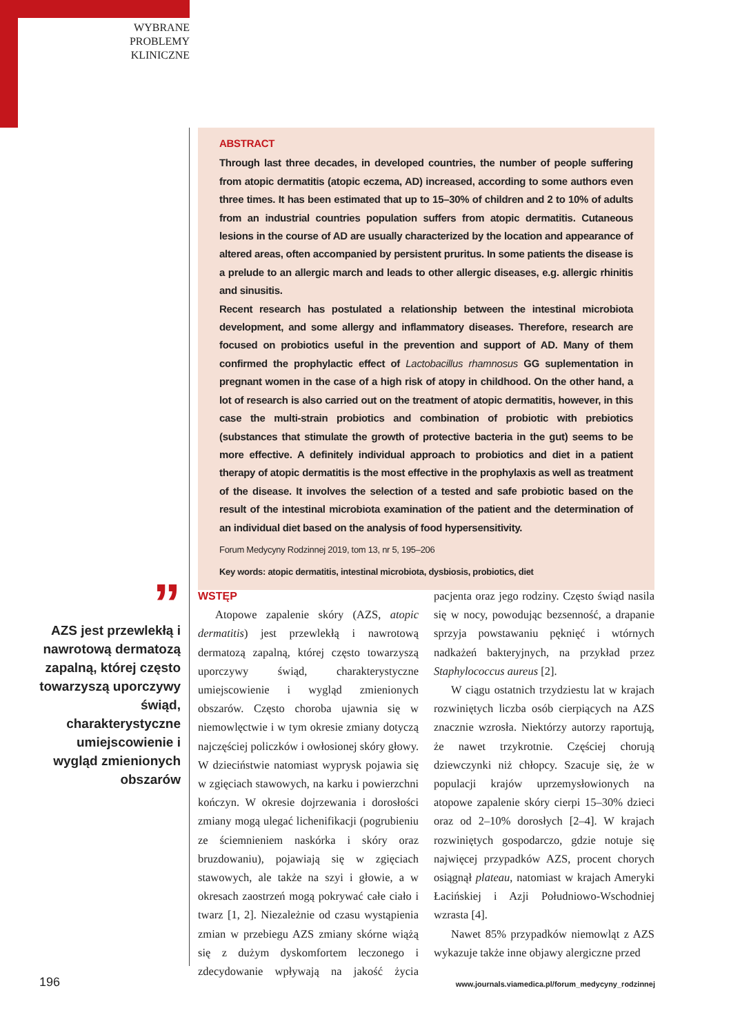WYBRANE PROBLEMY KLINICZNE
ABSTRACT
Through last three decades, in developed countries, the number of people suffering from atopic dermatitis (atopic eczema, AD) increased, according to some authors even three times. It has been estimated that up to 15–30% of children and 2 to 10% of adults from an industrial countries population suffers from atopic dermatitis. Cutaneous lesions in the course of AD are usually characterized by the location and appearance of altered areas, often accompanied by persistent pruritus. In some patients the disease is a prelude to an allergic march and leads to other allergic diseases, e.g. allergic rhinitis and sinusitis.
Recent research has postulated a relationship between the intestinal microbiota development, and some allergy and inflammatory diseases. Therefore, research are focused on probiotics useful in the prevention and support of AD. Many of them confirmed the prophylactic effect of Lactobacillus rhamnosus GG suplementation in pregnant women in the case of a high risk of atopy in childhood. On the other hand, a lot of research is also carried out on the treatment of atopic dermatitis, however, in this case the multi-strain probiotics and combination of probiotic with prebiotics (substances that stimulate the growth of protective bacteria in the gut) seems to be more effective. A definitely individual approach to probiotics and diet in a patient therapy of atopic dermatitis is the most effective in the prophylaxis as well as treatment of the disease. It involves the selection of a tested and safe probiotic based on the result of the intestinal microbiota examination of the patient and the determination of an individual diet based on the analysis of food hypersensitivity.
Forum Medycyny Rodzinnej 2019, tom 13, nr 5, 195–206
Key words: atopic dermatitis, intestinal microbiota, dysbiosis, probiotics, diet
”
AZS jest przewlekłą i nawrotową dermatozą zapalną, której często towarzyszą uporczywy świąd, charakterystyczne umiejscowienie i wygląd zmienionych obszarów
WSTĘP
Atopowe zapalenie skóry (AZS, atopic dermatitis) jest przewlekłą i nawrotową dermatozą zapalną, której często towarzyszą uporczywy świąd, charakterystyczne umiejscowienie i wygląd zmienionych obszarów. Często choroba ujawnia się w niemowlęctwie i w tym okresie zmiany dotyczą najczęściej policzków i owłosionej skóry głowy. W dzieciństwie natomiast wyprysk pojawia się w zgięciach stawowych, na karku i powierzchni kończyn. W okresie dojrzewania i dorosłości zmiany mogą ulegać lichenifikacji (pogrubieniu ze ściemnieniem naskórka i skóry oraz bruzdowaniu), pojawiają się w zgięciach stawowych, ale także na szyi i głowie, a w okresach zaostrzeń mogą pokrywać całe ciało i twarz [1, 2]. Niezależnie od czasu wystąpienia zmian w przebiegu AZS zmiany skórne wiążą się z dużym dyskomfortem leczonego i zdecydowanie wpływają na jakość życia pacjenta oraz jego rodziny. Często świąd nasila się w nocy, powodując bezsenność, a drapanie sprzyja powstawaniu pęknięć i wtórnych nadkażeń bakteryjnych, na przykład przez Staphylococcus aureus [2].
W ciągu ostatnich trzydziestu lat w krajach rozwiniętych liczba osób cierpiących na AZS znacznie wzrosła. Niektórzy autorzy raportują, że nawet trzykrotnie. Częściej chorują dziewczynki niż chłopcy. Szacuje się, że w populacji krajów uprzemysłowionych na atopowe zapalenie skóry cierpi 15–30% dzieci oraz od 2–10% dorosłych [2–4]. W krajach rozwiniętych gospodarczo, gdzie notuje się najwięcej przypadków AZS, procent chorych osiągnął plateau, natomiast w krajach Ameryki Łacińskiej i Azji Południowo-Wschodniej wzrasta [4].
Nawet 85% przypadków niemowląt z AZS wykazuje także inne objawy alergiczne przed
196
www.journals.viamedica.pl/forum_medycyny_rodzinnej